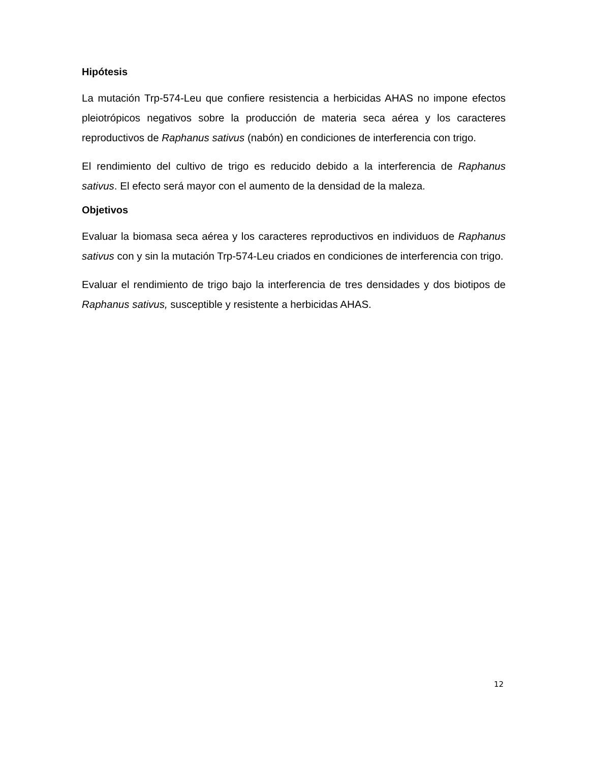Hipótesis
La mutación Trp-574-Leu que confiere resistencia a herbicidas AHAS no impone efectos pleiotrópicos negativos sobre la producción de materia seca aérea y los caracteres reproductivos de Raphanus sativus (nabón) en condiciones de interferencia con trigo.
El rendimiento del cultivo de trigo es reducido debido a la interferencia de Raphanus sativus. El efecto será mayor con el aumento de la densidad de la maleza.
Objetivos
Evaluar la biomasa seca aérea y los caracteres reproductivos en individuos de Raphanus sativus con y sin la mutación Trp-574-Leu criados en condiciones de interferencia con trigo.
Evaluar el rendimiento de trigo bajo la interferencia de tres densidades y dos biotipos de Raphanus sativus, susceptible y resistente a herbicidas AHAS.
12